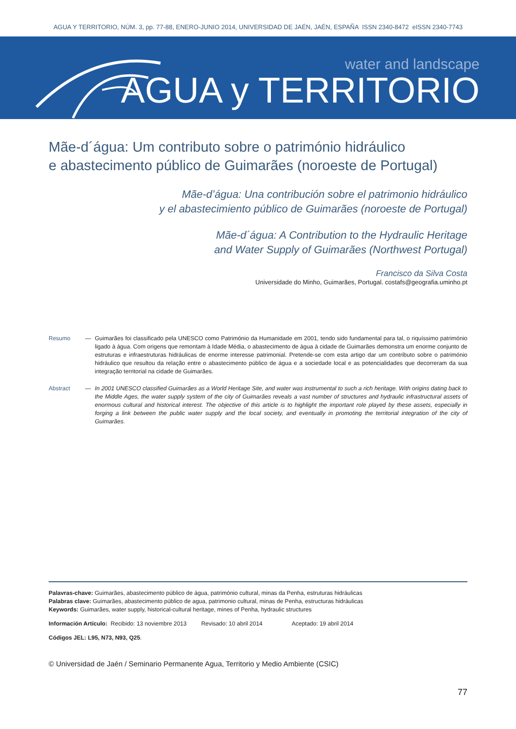AGUA Y TERRITORIO, NÚM. 3, pp. 77-88, ENERO-JUNIO 2014, UNIVERSIDAD DE JAÉN, JAÉN, ESPAÑA ISSN 2340-8472 eISSN 2340-7743
water and landscape
AGUA y TERRITORIO
Mãe-d´água: Um contributo sobre o património hidráulico
e abastecimento público de Guimarães (noroeste de Portugal)
Mãe-d’água: Una contribución sobre el patrimonio hidráulico
y el abastecimiento público de Guimarães (noroeste de Portugal)
Mãe-d´água: A Contribution to the Hydraulic Heritage
and Water Supply of Guimarães (Northwest Portugal)
Francisco da Silva Costa
Universidade do Minho, Guimarães, Portugal. costafs@geografia.uminho.pt
Resumo — Guimarães foi classificado pela UNESCO como Património da Humanidade em 2001, tendo sido fundamental para tal, o riquíssimo património ligado à água. Com origens que remontam à Idade Média, o abastecimento de água à cidade de Guimarães demonstra um enorme conjunto de estruturas e infraestruturas hidráulicas de enorme interesse patrimonial. Pretende-se com esta artigo dar um contributo sobre o património hidráulico que resultou da relação entre o abastecimento público de água e a sociedade local e as potencialidades que decorreram da sua integração territorial na cidade de Guimarães.
Abstract — In 2001 UNESCO classified Guimarães as a World Heritage Site, and water was instrumental to such a rich heritage. With origins dating back to the Middle Ages, the water supply system of the city of Guimarães reveals a vast number of structures and hydraulic infrastructural assets of enormous cultural and historical interest. The objective of this article is to highlight the important role played by these assets, especially in forging a link between the public water supply and the local society, and eventually in promoting the territorial integration of the city of Guimarães.
Palavras-chave: Guimarães, abastecimento público de água, património cultural, minas da Penha, estruturas hidráulicas
Palabras clave: Guimarães, abastecimento público de agua, patrimonio cultural, minas de Penha, estructuras hidráulicas
Keywords: Guimarães, water supply, historical-cultural heritage, mines of Penha, hydraulic structures
Información Artículo: Recibido: 13 noviembre 2013 Revisado: 10 abril 2014 Aceptado: 19 abril 2014
Códigos JEL: L95, N73, N93, Q25.
© Universidad de Jaén / Seminario Permanente Agua, Territorio y Medio Ambiente (CSIC)
77